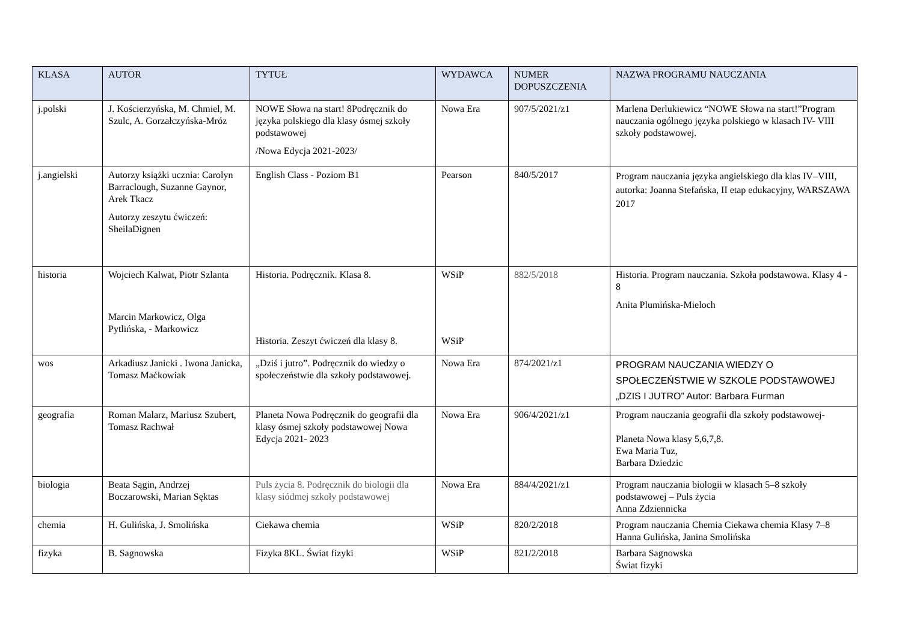| KLASA | AUTOR | TYTUŁ | WYDAWCA | NUMER DOPUSZCZENIA | NAZWA PROGRAMU NAUCZANIA |
| --- | --- | --- | --- | --- | --- |
| j.polski | J. Kościerzyńska, M. Chmiel, M. Szulc, A. Gorzałczyńska-Mróz | NOWE Słowa na start! 8Podręcznik do języka polskiego dla klasy ósmej szkoły podstawowej /Nowa Edycja 2021-2023/ | Nowa Era | 907/5/2021/z1 | Marlena Derlukiewicz “NOWE Słowa na start!”Program nauczania ogólnego języka polskiego w klasach IV- VIII szkoły podstawowej. |
| j.angielski | Autorzy książki ucznia: Carolyn Barraclough, Suzanne Gaynor, Arek Tkacz Autorzy zeszytu ćwiczeń: SheilaDignen | English Class - Poziom B1 | Pearson | 840/5/2017 | Program nauczania języka angielskiego dla klas IV–VIII, autorka: Joanna Stefańska, II etap edukacyjny, WARSZAWA 2017 |
| historia | Wojciech Kalwat, Piotr Szlanta Marcin Markowicz, Olga Pytlińska, - Markowicz | Historia. Podręcznik. Klasa 8. Historia. Zeszyt ćwiczeń dla klasy 8. | WSiP WSiP | 882/5/2018 | Historia. Program nauczania. Szkoła podstawowa. Klasy 4 - 8 Anita Plumińska-Mieloch |
| wos | Arkadiusz Janicki . Iwona Janicka, Tomasz Maćkowiak | „Dziś i jutro”. Podręcznik do wiedzy o społeczeństwie dla szkoły podstawowej. | Nowa Era | 874/2021/z1 | PROGRAM NAUCZANIA WIEDZY O SPOŁECZEŃSTWIE W SZKOLE PODSTAWOWEJ „DZIS I JUTRO” Autor: Barbara Furman |
| geografia | Roman Malarz, Mariusz Szubert, Tomasz Rachwał | Planeta Nowa Podręcznik do geografii dla klasy ósmej szkoły podstawowej Nowa Edycja 2021- 2023 | Nowa Era | 906/4/2021/z1 | Program nauczania geografii dla szkoły podstawowej- Planeta Nowa klasy 5,6,7,8. Ewa Maria Tuz, Barbara Dziedzic |
| biologia | Beata Sągin, Andrzej Boczarowski, Marian Sęktas | Puls życia 8. Podręcznik do biologii dla klasy siódmej szkoły podstawowej | Nowa Era | 884/4/2021/z1 | Program nauczania biologii w klasach 5–8 szkoły podstawowej – Puls życia Anna Zdziennicka |
| chemia | H. Gulińska, J. Smolińska | Ciekawa chemia | WSiP | 820/2/2018 | Program nauczania Chemia Ciekawa chemia Klasy 7–8 Hanna Gulińska, Janina Smolińska |
| fizyka | B. Sagnowska | Fizyka 8KL. Świat fizyki | WSiP | 821/2/2018 | Barbara Sagnowska Świat fizyki |